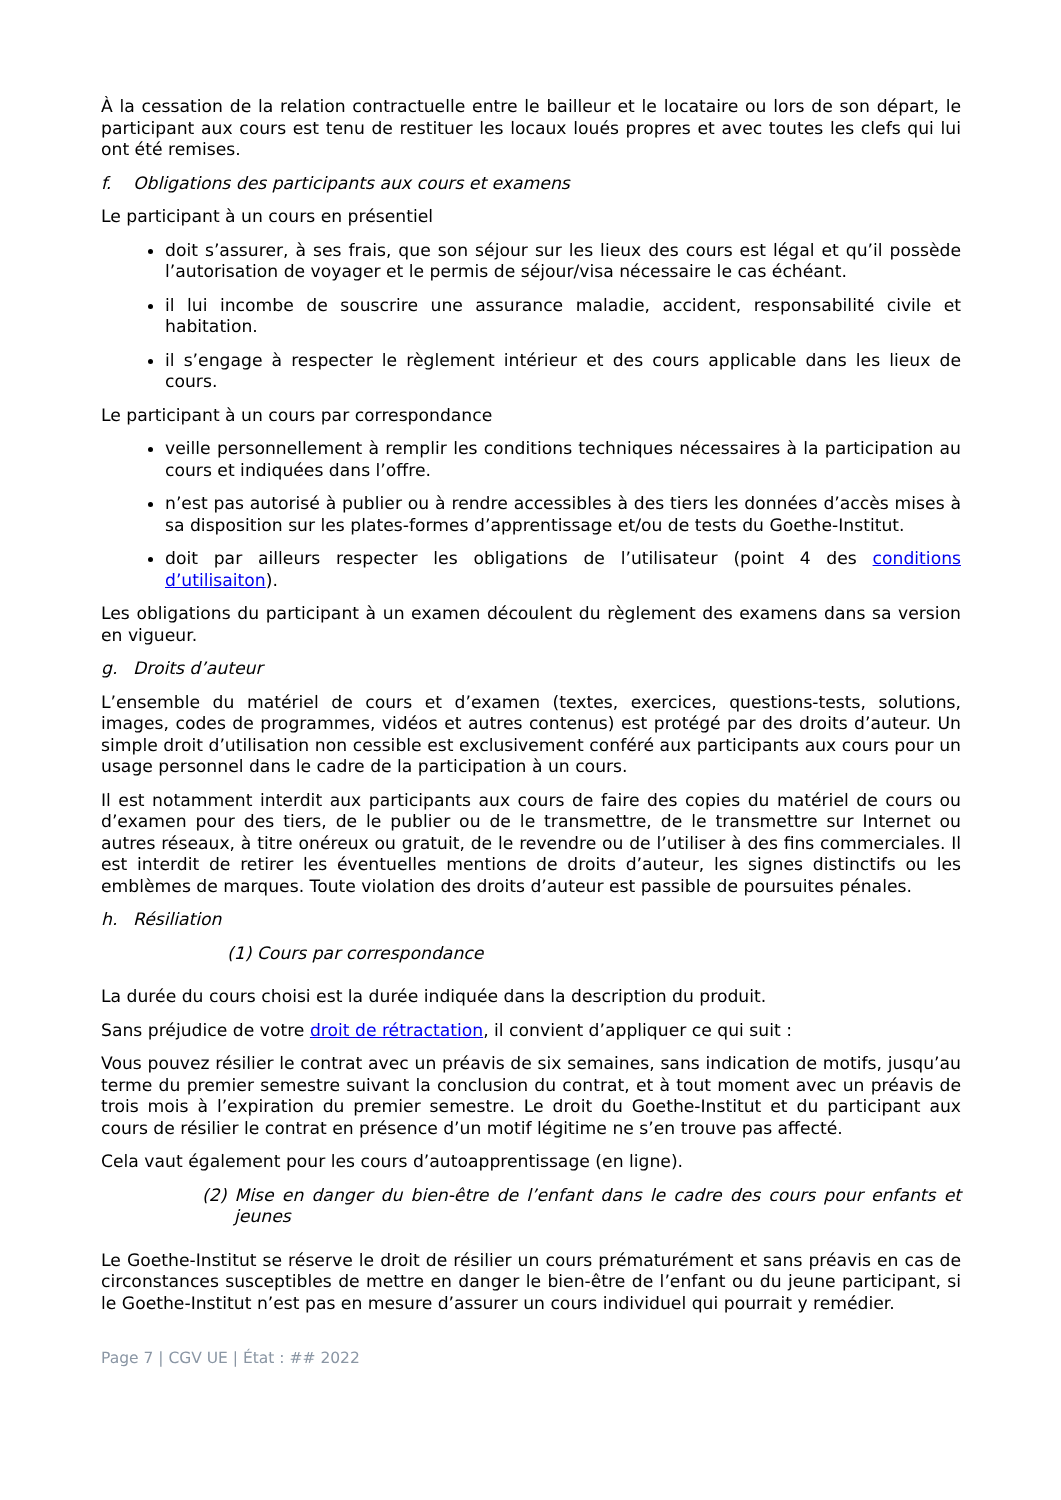À la cessation de la relation contractuelle entre le bailleur et le locataire ou lors de son départ, le participant aux cours est tenu de restituer les locaux loués propres et avec toutes les clefs qui lui ont été remises.
f. Obligations des participants aux cours et examens
Le participant à un cours en présentiel
doit s’assurer, à ses frais, que son séjour sur les lieux des cours est légal et qu’il possède l’autorisation de voyager et le permis de séjour/visa nécessaire le cas échéant.
il lui incombe de souscrire une assurance maladie, accident, responsabilité civile et habitation.
il s’engage à respecter le règlement intérieur et des cours applicable dans les lieux de cours.
Le participant à un cours par correspondance
veille personnellement à remplir les conditions techniques nécessaires à la participation au cours et indiquées dans l’offre.
n’est pas autorisé à publier ou à rendre accessibles à des tiers les données d’accès mises à sa disposition sur les plates-formes d’apprentissage et/ou de tests du Goethe-Institut.
doit par ailleurs respecter les obligations de l’utilisateur (point 4 des conditions d’utilisaiton).
Les obligations du participant à un examen découlent du règlement des examens dans sa version en vigueur.
g. Droits d’auteur
L’ensemble du matériel de cours et d’examen (textes, exercices, questions-tests, solutions, images, codes de programmes, vidéos et autres contenus) est protégé par des droits d’auteur. Un simple droit d’utilisation non cessible est exclusivement conféré aux participants aux cours pour un usage personnel dans le cadre de la participation à un cours.
Il est notamment interdit aux participants aux cours de faire des copies du matériel de cours ou d’examen pour des tiers, de le publier ou de le transmettre, de le transmettre sur Internet ou autres réseaux, à titre onéreux ou gratuit, de le revendre ou de l’utiliser à des fins commerciales. Il est interdit de retirer les éventuelles mentions de droits d’auteur, les signes distinctifs ou les emblèmes de marques. Toute violation des droits d’auteur est passible de poursuites pénales.
h. Résiliation
(1) Cours par correspondance
La durée du cours choisi est la durée indiquée dans la description du produit.
Sans préjudice de votre droit de rétractation, il convient d’appliquer ce qui suit :
Vous pouvez résilier le contrat avec un préavis de six semaines, sans indication de motifs, jusqu’au terme du premier semestre suivant la conclusion du contrat, et à tout moment avec un préavis de trois mois à l’expiration du premier semestre. Le droit du Goethe-Institut et du participant aux cours de résilier le contrat en présence d’un motif légitime ne s’en trouve pas affecté.
Cela vaut également pour les cours d’autoapprentissage (en ligne).
(2) Mise en danger du bien-être de l’enfant dans le cadre des cours pour enfants et jeunes
Le Goethe-Institut se réserve le droit de résilier un cours prématurément et sans préavis en cas de circonstances susceptibles de mettre en danger le bien-être de l’enfant ou du jeune participant, si le Goethe-Institut n’est pas en mesure d’assurer un cours individuel qui pourrait y remédier.
Page 7 | CGV UE | État : ## 2022